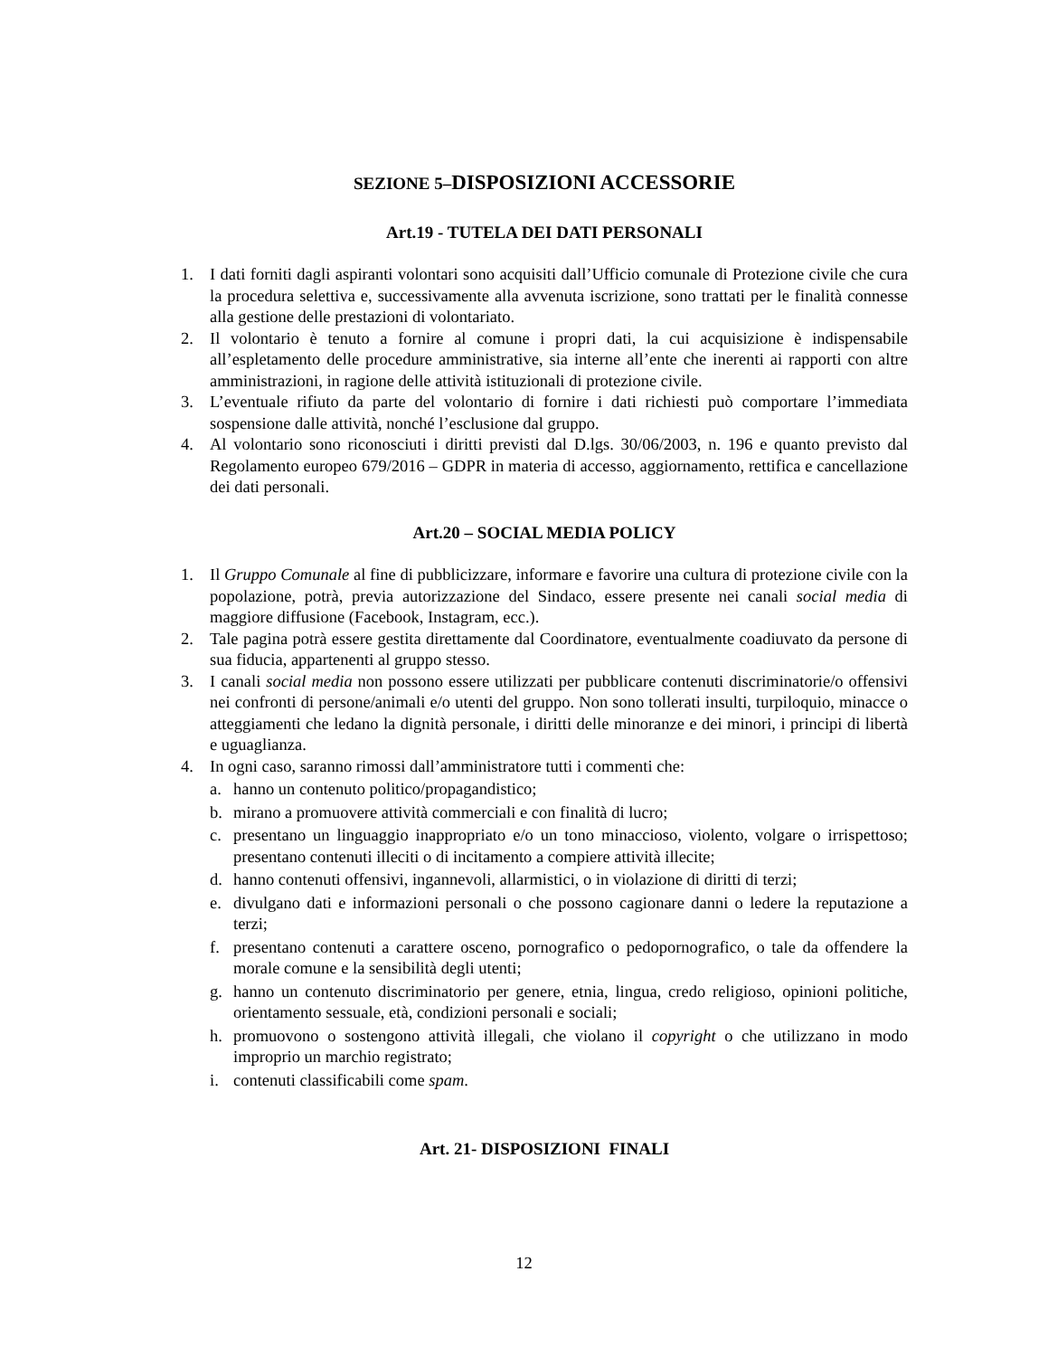SEZIONE 5–DISPOSIZIONI ACCESSORIE
Art.19 - TUTELA DEI DATI PERSONALI
1. I dati forniti dagli aspiranti volontari sono acquisiti dall’Ufficio comunale di Protezione civile che cura la procedura selettiva e, successivamente alla avvenuta iscrizione, sono trattati per le finalità connesse alla gestione delle prestazioni di volontariato.
2. Il volontario è tenuto a fornire al comune i propri dati, la cui acquisizione è indispensabile all’espletamento delle procedure amministrative, sia interne all’ente che inerenti ai rapporti con altre amministrazioni, in ragione delle attività istituzionali di protezione civile.
3. L’eventuale rifiuto da parte del volontario di fornire i dati richiesti può comportare l’immediata sospensione dalle attività, nonché l’esclusione dal gruppo.
4. Al volontario sono riconosciuti i diritti previsti dal D.lgs. 30/06/2003, n. 196 e quanto previsto dal Regolamento europeo 679/2016 – GDPR in materia di accesso, aggiornamento, rettifica e cancellazione dei dati personali.
Art.20 – SOCIAL MEDIA POLICY
1. Il Gruppo Comunale al fine di pubblicizzare, informare e favorire una cultura di protezione civile con la popolazione, potrà, previa autorizzazione del Sindaco, essere presente nei canali social media di maggiore diffusione (Facebook, Instagram, ecc.).
2. Tale pagina potrà essere gestita direttamente dal Coordinatore, eventualmente coadiuvato da persone di sua fiducia, appartenenti al gruppo stesso.
3. I canali social media non possono essere utilizzati per pubblicare contenuti discriminatorie/o offensivi nei confronti di persone/animali e/o utenti del gruppo. Non sono tollerati insulti, turpiloquio, minacce o atteggiamenti che ledano la dignità personale, i diritti delle minoranze e dei minori, i principi di libertà e uguaglianza.
4. In ogni caso, saranno rimossi dall’amministratore tutti i commenti che:
a. hanno un contenuto politico/propagandistico;
b. mirano a promuovere attività commerciali e con finalità di lucro;
c. presentano un linguaggio inappropriato e/o un tono minaccioso, violento, volgare o irrispettoso; presentano contenuti illeciti o di incitamento a compiere attività illecite;
d. hanno contenuti offensivi, ingannevoli, allarmistici, o in violazione di diritti di terzi;
e. divulgano dati e informazioni personali o che possono cagionare danni o ledere la reputazione a terzi;
f. presentano contenuti a carattere osceno, pornografico o pedopornografico, o tale da offendere la morale comune e la sensibilità degli utenti;
g. hanno un contenuto discriminatorio per genere, etnia, lingua, credo religioso, opinioni politiche, orientamento sessuale, età, condizioni personali e sociali;
h. promuovono o sostengono attività illegali, che violano il copyright o che utilizzano in modo improprio un marchio registrato;
i. contenuti classificabili come spam.
Art. 21- DISPOSIZIONI FINALI
12